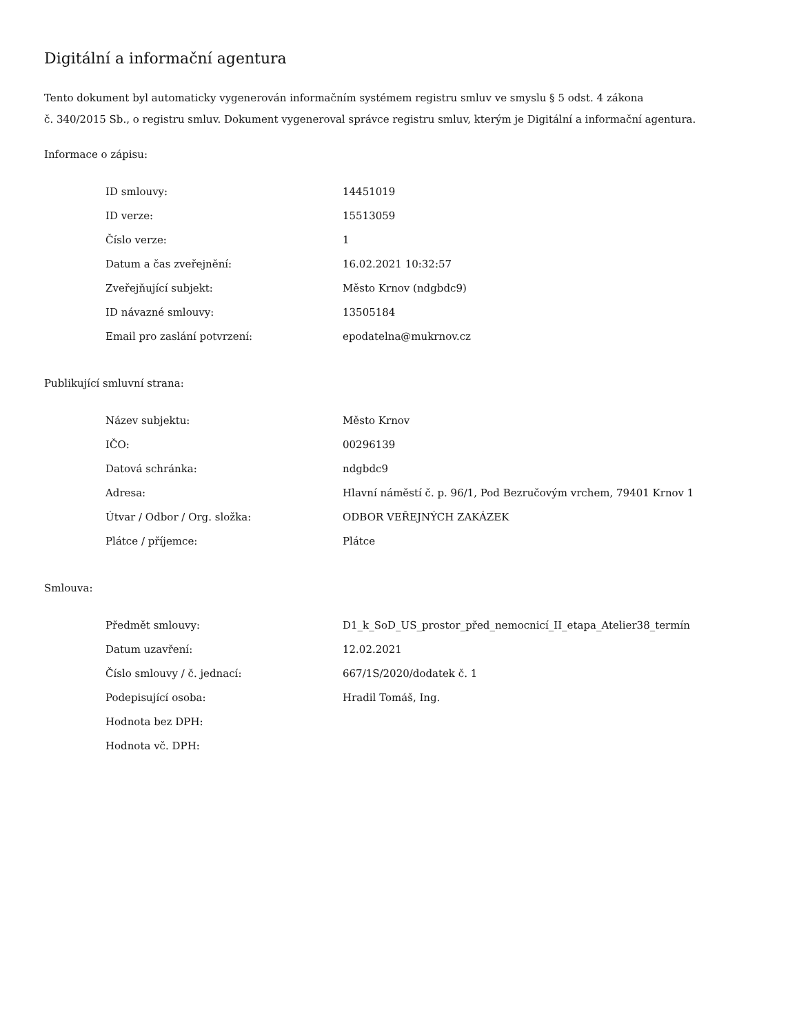Digitální a informační agentura
Tento dokument byl automaticky vygenerován informačním systémem registru smluv ve smyslu § 5 odst. 4 zákona
č. 340/2015 Sb., o registru smluv. Dokument vygeneroval správce registru smluv, kterým je Digitální a informační agentura.
Informace o zápisu:
| ID smlouvy: | 14451019 |
| ID verze: | 15513059 |
| Číslo verze: | 1 |
| Datum a čas zveřejnění: | 16.02.2021 10:32:57 |
| Zveřejňující subjekt: | Město Krnov (ndgbdc9) |
| ID návazné smlouvy: | 13505184 |
| Email pro zaslání potvrzení: | epodatelna@mukrnov.cz |
Publikující smluvní strana:
| Název subjektu: | Město Krnov |
| IČO: | 00296139 |
| Datová schránka: | ndgbdc9 |
| Adresa: | Hlavní náměstí č. p. 96/1, Pod Bezručovým vrchem, 79401 Krnov 1 |
| Útvar / Odbor / Org. složka: | ODBOR VEŘEJNÝCH ZAKÁZEK |
| Plátce / příjemce: | Plátce |
Smlouva:
| Předmět smlouvy: | D1_k_SoD_US_prostor_před_nemocnicí_II_etapa_Atelier38_termín |
| Datum uzavření: | 12.02.2021 |
| Číslo smlouvy / č. jednací: | 667/1S/2020/dodatek č. 1 |
| Podepisující osoba: | Hradil Tomáš, Ing. |
| Hodnota bez DPH: | |
| Hodnota vč. DPH: | |